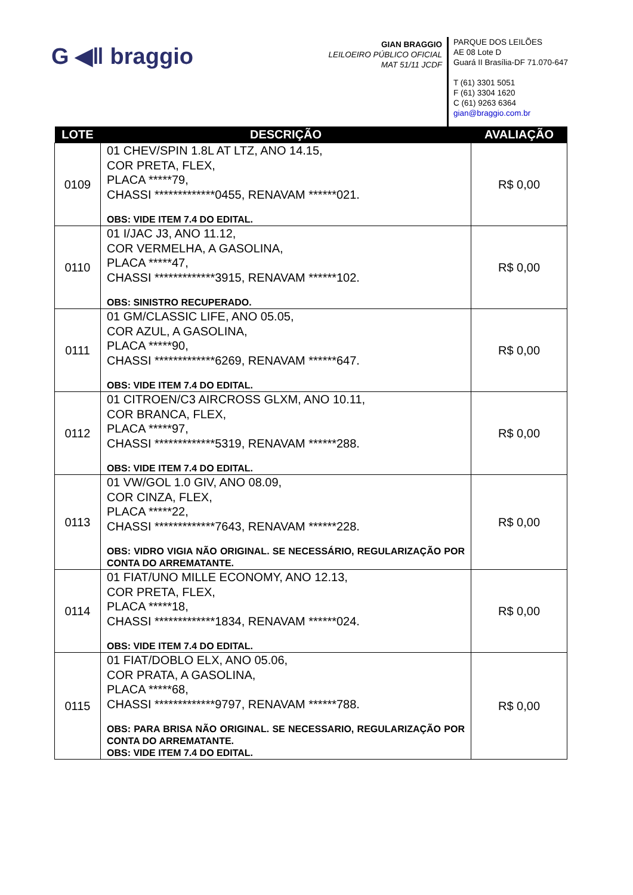G ◀ǁ braggio
GIAN BRAGGIO
LEILOEIRO PÚBLICO OFICIAL
MAT 51/11 JCDF
PARQUE DOS LEILÕES
AE 08 Lote D
Guará II Brasília-DF 71.070-647
T (61) 3301 5051
F (61) 3304 1620
C (61) 9263 6364
gian@braggio.com.br
| LOTE | DESCRIÇÃO | AVALIAÇÃO |
| --- | --- | --- |
| 0109 | 01 CHEV/SPIN 1.8L AT LTZ, ANO 14.15, COR PRETA, FLEX, PLACA *****79, CHASSI *************0455, RENAVAM ******021. OBS: VIDE ITEM 7.4 DO EDITAL. | R$ 0,00 |
| 0110 | 01 I/JAC J3, ANO 11.12, COR VERMELHA, A GASOLINA, PLACA *****47, CHASSI *************3915, RENAVAM ******102. OBS: SINISTRO RECUPERADO. | R$ 0,00 |
| 0111 | 01 GM/CLASSIC LIFE, ANO 05.05, COR AZUL, A GASOLINA, PLACA *****90, CHASSI *************6269, RENAVAM ******647. OBS: VIDE ITEM 7.4 DO EDITAL. | R$ 0,00 |
| 0112 | 01 CITROEN/C3 AIRCROSS GLXM, ANO 10.11, COR BRANCA, FLEX, PLACA *****97, CHASSI *************5319, RENAVAM ******288. OBS: VIDE ITEM 7.4 DO EDITAL. | R$ 0,00 |
| 0113 | 01 VW/GOL 1.0 GIV, ANO 08.09, COR CINZA, FLEX, PLACA *****22, CHASSI *************7643, RENAVAM ******228. OBS: VIDRO VIGIA NÃO ORIGINAL. SE NECESSÁRIO, REGULARIZAÇÃO POR CONTA DO ARREMATANTE. | R$ 0,00 |
| 0114 | 01 FIAT/UNO MILLE ECONOMY, ANO 12.13, COR PRETA, FLEX, PLACA *****18, CHASSI *************1834, RENAVAM ******024. OBS: VIDE ITEM 7.4 DO EDITAL. | R$ 0,00 |
| 0115 | 01 FIAT/DOBLO ELX, ANO 05.06, COR PRATA, A GASOLINA, PLACA *****68, CHASSI *************9797, RENAVAM ******788. OBS: PARA BRISA NÃO ORIGINAL. SE NECESSARIO, REGULARIZAÇÃO POR CONTA DO ARREMATANTE. OBS: VIDE ITEM 7.4 DO EDITAL. | R$ 0,00 |